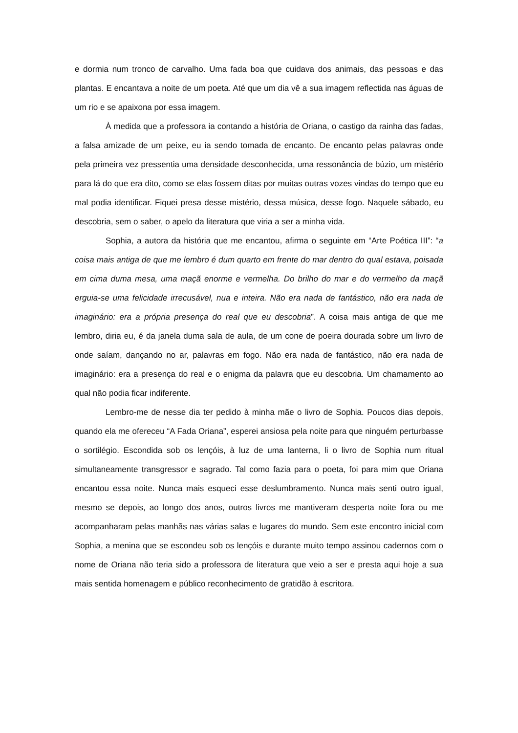e dormia num tronco de carvalho. Uma fada boa que cuidava dos animais, das pessoas e das plantas. E encantava a noite de um poeta. Até que um dia vê a sua imagem reflectida nas águas de um rio e se apaixona por essa imagem.
À medida que a professora ia contando a história de Oriana, o castigo da rainha das fadas, a falsa amizade de um peixe, eu ia sendo tomada de encanto. De encanto pelas palavras onde pela primeira vez pressentia uma densidade desconhecida, uma ressonância de búzio, um mistério para lá do que era dito, como se elas fossem ditas por muitas outras vozes vindas do tempo que eu mal podia identificar. Fiquei presa desse mistério, dessa música, desse fogo. Naquele sábado, eu descobria, sem o saber, o apelo da literatura que viria a ser a minha vida.
Sophia, a autora da história que me encantou, afirma o seguinte em “Arte Poética III”: “a coisa mais antiga de que me lembro é dum quarto em frente do mar dentro do qual estava, poisada em cima duma mesa, uma maçã enorme e vermelha. Do brilho do mar e do vermelho da maçã erguia-se uma felicidade irrecusável, nua e inteira. Não era nada de fantástico, não era nada de imaginário: era a própria presença do real que eu descobria”. A coisa mais antiga de que me lembro, diria eu, é da janela duma sala de aula, de um cone de poeira dourada sobre um livro de onde saíam, dançando no ar, palavras em fogo. Não era nada de fantástico, não era nada de imaginário: era a presença do real e o enigma da palavra que eu descobria. Um chamamento ao qual não podia ficar indiferente.
Lembro-me de nesse dia ter pedido à minha mãe o livro de Sophia. Poucos dias depois, quando ela me ofereceu “A Fada Oriana”, esperei ansiosa pela noite para que ninguém perturbasse o sortilégio. Escondida sob os lençóis, à luz de uma lanterna, li o livro de Sophia num ritual simultaneamente transgressor e sagrado. Tal como fazia para o poeta, foi para mim que Oriana encantou essa noite. Nunca mais esqueci esse deslumbramento. Nunca mais senti outro igual, mesmo se depois, ao longo dos anos, outros livros me mantiveram desperta noite fora ou me acompanharam pelas manhãs nas várias salas e lugares do mundo. Sem este encontro inicial com Sophia, a menina que se escondeu sob os lençóis e durante muito tempo assinou cadernos com o nome de Oriana não teria sido a professora de literatura que veio a ser e presta aqui hoje a sua mais sentida homenagem e público reconhecimento de gratidão à escritora.